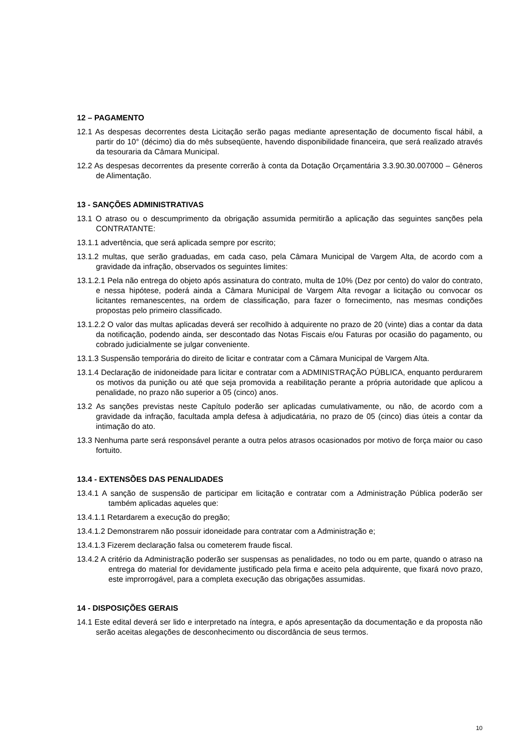12 – PAGAMENTO
12.1 As despesas decorrentes desta Licitação serão pagas mediante apresentação de documento fiscal hábil, a partir do 10° (décimo) dia do mês subseqüente, havendo disponibilidade financeira, que será realizado através da tesouraria da Câmara Municipal.
12.2 As despesas decorrentes da presente correrão à conta da Dotação Orçamentária 3.3.90.30.007000 – Gêneros de Alimentação.
13 - SANÇÕES ADMINISTRATIVAS
13.1 O atraso ou o descumprimento da obrigação assumida permitirão a aplicação das seguintes sanções pela CONTRATANTE:
13.1.1 advertência, que será aplicada sempre por escrito;
13.1.2 multas, que serão graduadas, em cada caso, pela Câmara Municipal de Vargem Alta, de acordo com a gravidade da infração, observados os seguintes limites:
13.1.2.1 Pela não entrega do objeto após assinatura do contrato, multa de 10% (Dez por cento) do valor do contrato, e nessa hipótese, poderá ainda a Câmara Municipal de Vargem Alta revogar a licitação ou convocar os licitantes remanescentes, na ordem de classificação, para fazer o fornecimento, nas mesmas condições propostas pelo primeiro classificado.
13.1.2.2 O valor das multas aplicadas deverá ser recolhido à adquirente no prazo de 20 (vinte) dias a contar da data da notificação, podendo ainda, ser descontado das Notas Fiscais e/ou Faturas por ocasião do pagamento, ou cobrado judicialmente se julgar conveniente.
13.1.3 Suspensão temporária do direito de licitar e contratar com a Câmara Municipal de Vargem Alta.
13.1.4 Declaração de inidoneidade para licitar e contratar com a ADMINISTRAÇÃO PÚBLICA, enquanto perdurarem os motivos da punição ou até que seja promovida a reabilitação perante a própria autoridade que aplicou a penalidade, no prazo não superior a 05 (cinco) anos.
13.2 As sanções previstas neste Capítulo poderão ser aplicadas cumulativamente, ou não, de acordo com a gravidade da infração, facultada ampla defesa à adjudicatária, no prazo de 05 (cinco) dias úteis a contar da intimação do ato.
13.3 Nenhuma parte será responsável perante a outra pelos atrasos ocasionados por motivo de força maior ou caso fortuito.
13.4 - EXTENSÕES DAS PENALIDADES
13.4.1 A sanção de suspensão de participar em licitação e contratar com a Administração Pública poderão ser também aplicadas aqueles que:
13.4.1.1 Retardarem a execução do pregão;
13.4.1.2 Demonstrarem não possuir idoneidade para contratar com a Administração e;
13.4.1.3 Fizerem declaração falsa ou cometerem fraude fiscal.
13.4.2 A critério da Administração poderão ser suspensas as penalidades, no todo ou em parte, quando o atraso na entrega do material for devidamente justificado pela firma e aceito pela adquirente, que fixará novo prazo, este improrrogável, para a completa execução das obrigações assumidas.
14 - DISPOSIÇÕES GERAIS
14.1 Este edital deverá ser lido e interpretado na íntegra, e após apresentação da documentação e da proposta não serão aceitas alegações de desconhecimento ou discordância de seus termos.
10